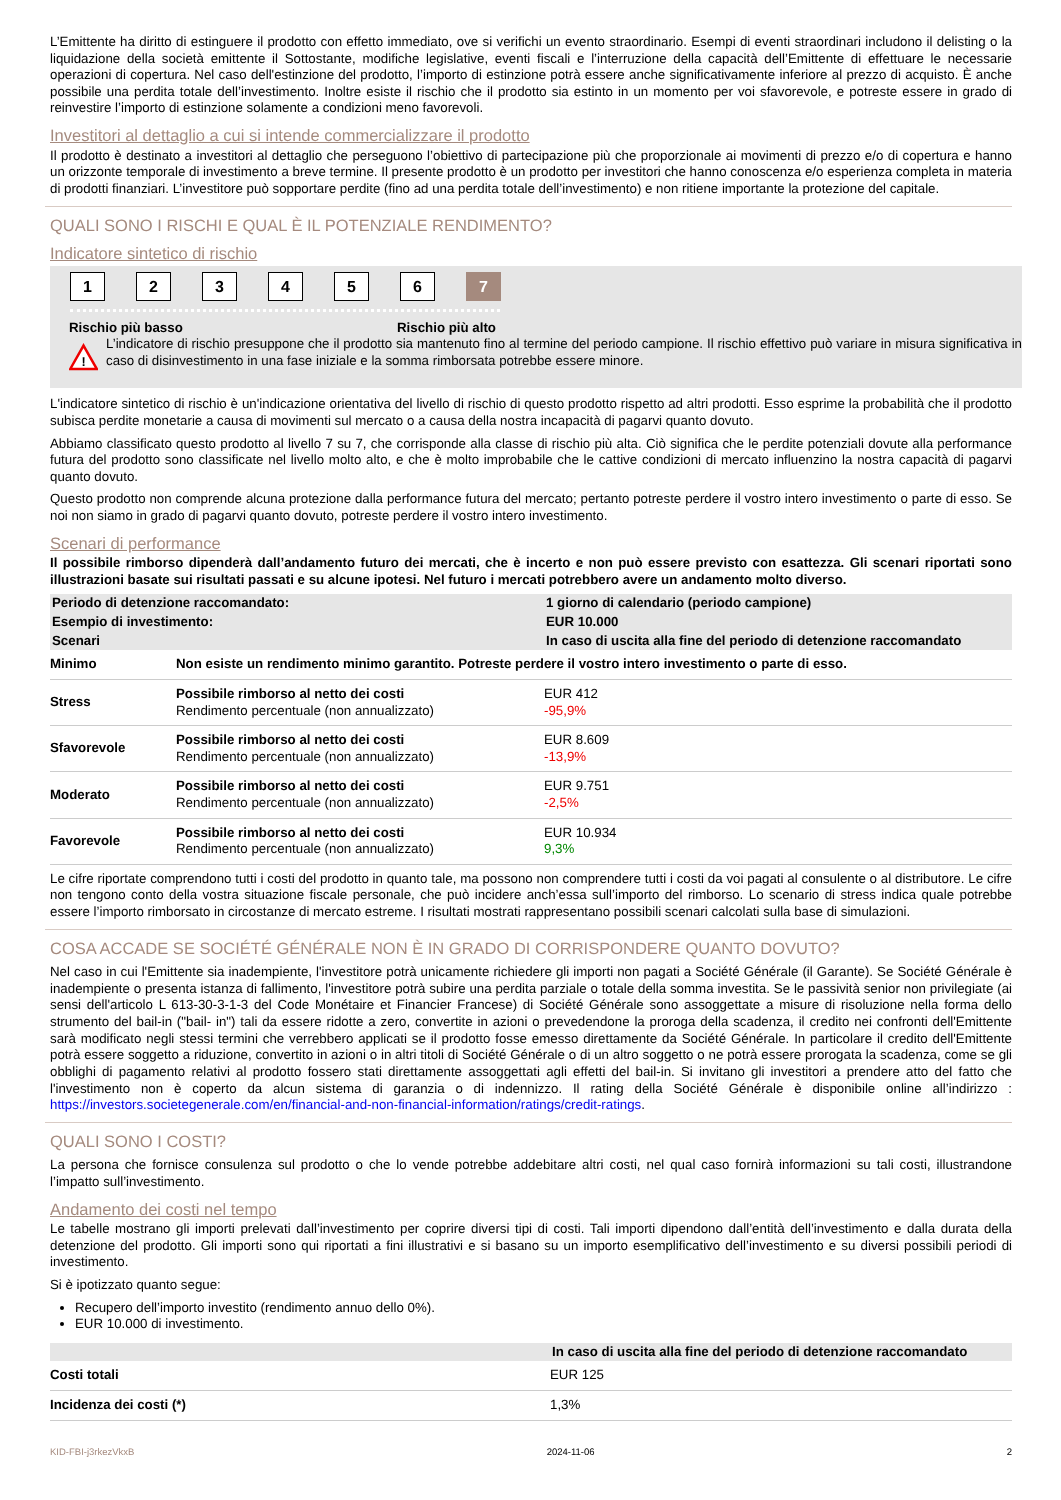L’Emittente ha diritto di estinguere il prodotto con effetto immediato, ove si verifichi un evento straordinario. Esempi di eventi straordinari includono il delisting o la liquidazione della società emittente il Sottostante, modifiche legislative, eventi fiscali e l’interruzione della capacità dell’Emittente di effettuare le necessarie operazioni di copertura. Nel caso dell'estinzione del prodotto, l’importo di estinzione potrà essere anche significativamente inferiore al prezzo di acquisto. È anche possibile una perdita totale dell’investimento. Inoltre esiste il rischio che il prodotto sia estinto in un momento per voi sfavorevole, e potreste essere in grado di reinvestire l’importo di estinzione solamente a condizioni meno favorevoli.
Investitori al dettaglio a cui si intende commercializzare il prodotto
Il prodotto è destinato a investitori al dettaglio che perseguono l’obiettivo di partecipazione più che proporzionale ai movimenti di prezzo e/o di copertura e hanno un orizzonte temporale di investimento a breve termine. Il presente prodotto è un prodotto per investitori che hanno conoscenza e/o esperienza completa in materia di prodotti finanziari. L’investitore può sopportare perdite (fino ad una perdita totale dell’investimento) e non ritiene importante la protezione del capitale.
QUALI SONO I RISCHI E QUAL È IL POTENZIALE RENDIMENTO?
Indicatore sintetico di rischio
1 2 3 4 5 6 7
Rischio più basso Rischio più alto
!
L’indicatore di rischio presuppone che il prodotto sia mantenuto fino al termine del periodo campione. Il rischio effettivo può variare in misura significativa in caso di disinvestimento in una fase iniziale e la somma rimborsata potrebbe essere minore.
L'indicatore sintetico di rischio è un'indicazione orientativa del livello di rischio di questo prodotto rispetto ad altri prodotti. Esso esprime la probabilità che il prodotto subisca perdite monetarie a causa di movimenti sul mercato o a causa della nostra incapacità di pagarvi quanto dovuto.
Abbiamo classificato questo prodotto al livello 7 su 7, che corrisponde alla classe di rischio più alta. Ciò significa che le perdite potenziali dovute alla performance futura del prodotto sono classificate nel livello molto alto, e che è molto improbabile che le cattive condizioni di mercato influenzino la nostra capacità di pagarvi quanto dovuto.
Questo prodotto non comprende alcuna protezione dalla performance futura del mercato; pertanto potreste perdere il vostro intero investimento o parte di esso. Se noi non siamo in grado di pagarvi quanto dovuto, potreste perdere il vostro intero investimento.
Scenari di performance
Il possibile rimborso dipenderà dall’andamento futuro dei mercati, che è incerto e non può essere previsto con esattezza. Gli scenari riportati sono illustrazioni basate sui risultati passati e su alcune ipotesi. Nel futuro i mercati potrebbero avere un andamento molto diverso.
| Periodo di detenzione raccomandato: | | 1 giorno di calendario (periodo campione) |
| Esempio di investimento: | | EUR 10.000 |
| Scenari | | In caso di uscita alla fine del periodo di detenzione raccomandato |
| Minimo | Non esiste un rendimento minimo garantito. Potreste perdere il vostro intero investimento o parte di esso. | |
| Stress | Possibile rimborso al netto dei costi Rendimento percentuale (non annualizzato) | EUR 412 -95,9% |
| Sfavorevole | Possibile rimborso al netto dei costi Rendimento percentuale (non annualizzato) | EUR 8.609 -13,9% |
| Moderato | Possibile rimborso al netto dei costi Rendimento percentuale (non annualizzato) | EUR 9.751 -2,5% |
| Favorevole | Possibile rimborso al netto dei costi Rendimento percentuale (non annualizzato) | EUR 10.934 9,3% |
Le cifre riportate comprendono tutti i costi del prodotto in quanto tale, ma possono non comprendere tutti i costi da voi pagati al consulente o al distributore. Le cifre non tengono conto della vostra situazione fiscale personale, che può incidere anch’essa sull’importo del rimborso. Lo scenario di stress indica quale potrebbe essere l’importo rimborsato in circostanze di mercato estreme. I risultati mostrati rappresentano possibili scenari calcolati sulla base di simulazioni.
COSA ACCADE SE SOCIÉTÉ GÉNÉRALE NON È IN GRADO DI CORRISPONDERE QUANTO DOVUTO?
Nel caso in cui l'Emittente sia inadempiente, l'investitore potrà unicamente richiedere gli importi non pagati a Société Générale (il Garante). Se Société Générale è inadempiente o presenta istanza di fallimento, l'investitore potrà subire una perdita parziale o totale della somma investita. Se le passività senior non privilegiate (ai sensi dell'articolo L 613-30-3-1-3 del Code Monétaire et Financier Francese) di Société Générale sono assoggettate a misure di risoluzione nella forma dello strumento del bail-in ("bail- in") tali da essere ridotte a zero, convertite in azioni o prevedendone la proroga della scadenza, il credito nei confronti dell'Emittente sarà modificato negli stessi termini che verrebbero applicati se il prodotto fosse emesso direttamente da Société Générale. In particolare il credito dell'Emittente potrà essere soggetto a riduzione, convertito in azioni o in altri titoli di Société Générale o di un altro soggetto o ne potrà essere prorogata la scadenza, come se gli obblighi di pagamento relativi al prodotto fossero stati direttamente assoggettati agli effetti del bail-in. Si invitano gli investitori a prendere atto del fatto che l'investimento non è coperto da alcun sistema di garanzia o di indennizzo. Il rating della Société Générale è disponibile online all’indirizzo : https://investors.societegenerale.com/en/financial-and-non-financial-information/ratings/credit-ratings.
QUALI SONO I COSTI?
La persona che fornisce consulenza sul prodotto o che lo vende potrebbe addebitare altri costi, nel qual caso fornirà informazioni su tali costi, illustrandone l’impatto sull’investimento.
Andamento dei costi nel tempo
Le tabelle mostrano gli importi prelevati dall’investimento per coprire diversi tipi di costi. Tali importi dipendono dall’entità dell’investimento e dalla durata della detenzione del prodotto. Gli importi sono qui riportati a fini illustrativi e si basano su un importo esemplificativo dell’investimento e su diversi possibili periodi di investimento.
Si è ipotizzato quanto segue:
Recupero dell’importo investito (rendimento annuo dello 0%).
EUR 10.000 di investimento.
| | In caso di uscita alla fine del periodo di detenzione raccomandato |
| Costi totali | EUR 125 |
| Incidenza dei costi (*) | 1,3% |
KID-FBI-j3rkezVkxB 2024-11-06 2